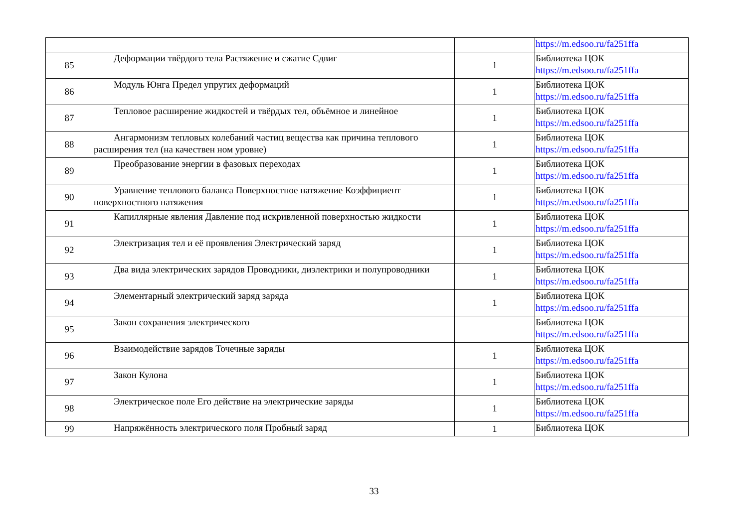| | | | https://m.edsoo.ru/fa251ffa |
| 85 | Деформации твёрдого тела Растяжение и сжатие Сдвиг | 1 | Библиотека ЦОК https://m.edsoo.ru/fa251ffa |
| 86 | Модуль Юнга Предел упругих деформаций | 1 | Библиотека ЦОК https://m.edsoo.ru/fa251ffa |
| 87 | Тепловое расширение жидкостей и твёрдых тел, объёмное и линейное | 1 | Библиотека ЦОК https://m.edsoo.ru/fa251ffa |
| 88 | Ангармонизм тепловых колебаний частиц вещества как причина теплового расширения тел (на качествен ном уровне) | 1 | Библиотека ЦОК https://m.edsoo.ru/fa251ffa |
| 89 | Преобразование энергии в фазовых переходах | 1 | Библиотека ЦОК https://m.edsoo.ru/fa251ffa |
| 90 | Уравнение теплового баланса Поверхностное натяжение Коэффициент поверхностного натяжения | 1 | Библиотека ЦОК https://m.edsoo.ru/fa251ffa |
| 91 | Капиллярные явления Давление под искривленной поверхностью жидкости | 1 | Библиотека ЦОК https://m.edsoo.ru/fa251ffa |
| 92 | Электризация тел и её проявления Электрический заряд | 1 | Библиотека ЦОК https://m.edsoo.ru/fa251ffa |
| 93 | Два вида электрических зарядов Проводники, диэлектрики и полупроводники | 1 | Библиотека ЦОК https://m.edsoo.ru/fa251ffa |
| 94 | Элементарный электрический заряд заряда | 1 | Библиотека ЦОК https://m.edsoo.ru/fa251ffa |
| 95 | Закон сохранения электрического | | Библиотека ЦОК https://m.edsoo.ru/fa251ffa |
| 96 | Взаимодействие зарядов Точечные заряды | 1 | Библиотека ЦОК https://m.edsoo.ru/fa251ffa |
| 97 | Закон Кулона | 1 | Библиотека ЦОК https://m.edsoo.ru/fa251ffa |
| 98 | Электрическое поле Его действие на электрические заряды | 1 | Библиотека ЦОК https://m.edsoo.ru/fa251ffa |
| 99 | Напряжённость электрического поля Пробный заряд | 1 | Библиотека ЦОК |
33